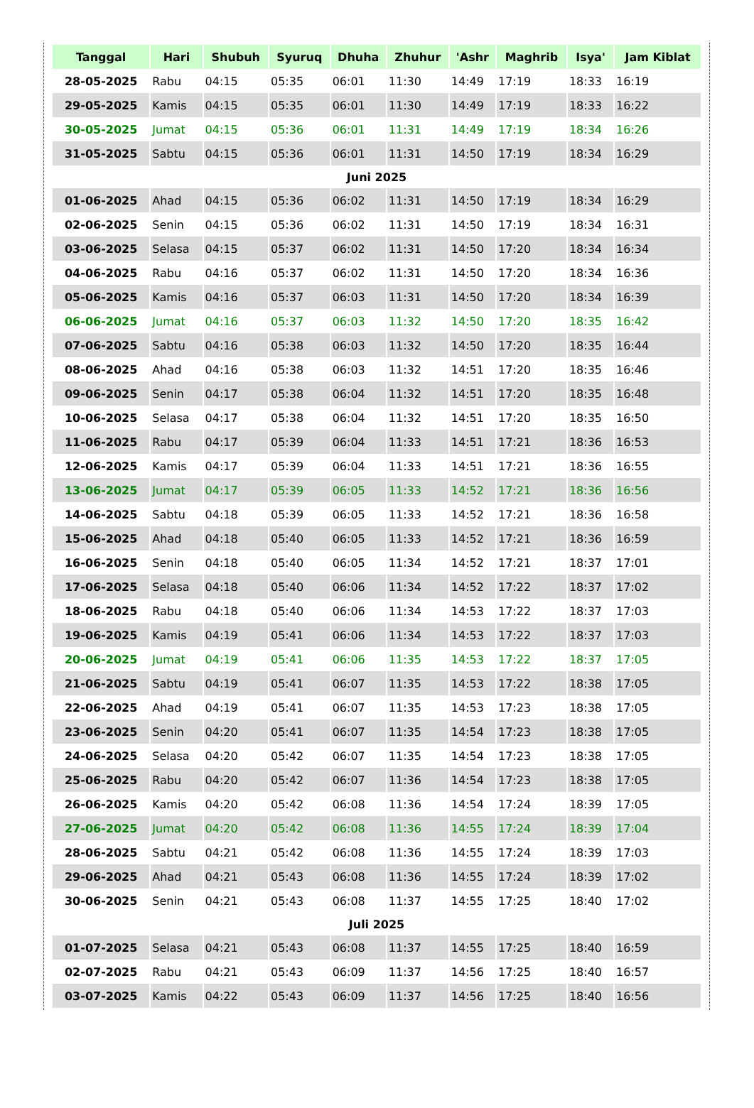| Tanggal | Hari | Shubuh | Syuruq | Dhuha | Zhuhur | 'Ashr | Maghrib | Isya' | Jam Kiblat |
| --- | --- | --- | --- | --- | --- | --- | --- | --- | --- |
| 28-05-2025 | Rabu | 04:15 | 05:35 | 06:01 | 11:30 | 14:49 | 17:19 | 18:33 | 16:19 |
| 29-05-2025 | Kamis | 04:15 | 05:35 | 06:01 | 11:30 | 14:49 | 17:19 | 18:33 | 16:22 |
| 30-05-2025 | Jumat | 04:15 | 05:36 | 06:01 | 11:31 | 14:49 | 17:19 | 18:34 | 16:26 |
| 31-05-2025 | Sabtu | 04:15 | 05:36 | 06:01 | 11:31 | 14:50 | 17:19 | 18:34 | 16:29 |
| Juni 2025 | | | | | | | | | |
| 01-06-2025 | Ahad | 04:15 | 05:36 | 06:02 | 11:31 | 14:50 | 17:19 | 18:34 | 16:29 |
| 02-06-2025 | Senin | 04:15 | 05:36 | 06:02 | 11:31 | 14:50 | 17:19 | 18:34 | 16:31 |
| 03-06-2025 | Selasa | 04:15 | 05:37 | 06:02 | 11:31 | 14:50 | 17:20 | 18:34 | 16:34 |
| 04-06-2025 | Rabu | 04:16 | 05:37 | 06:02 | 11:31 | 14:50 | 17:20 | 18:34 | 16:36 |
| 05-06-2025 | Kamis | 04:16 | 05:37 | 06:03 | 11:31 | 14:50 | 17:20 | 18:34 | 16:39 |
| 06-06-2025 | Jumat | 04:16 | 05:37 | 06:03 | 11:32 | 14:50 | 17:20 | 18:35 | 16:42 |
| 07-06-2025 | Sabtu | 04:16 | 05:38 | 06:03 | 11:32 | 14:50 | 17:20 | 18:35 | 16:44 |
| 08-06-2025 | Ahad | 04:16 | 05:38 | 06:03 | 11:32 | 14:51 | 17:20 | 18:35 | 16:46 |
| 09-06-2025 | Senin | 04:17 | 05:38 | 06:04 | 11:32 | 14:51 | 17:20 | 18:35 | 16:48 |
| 10-06-2025 | Selasa | 04:17 | 05:38 | 06:04 | 11:32 | 14:51 | 17:20 | 18:35 | 16:50 |
| 11-06-2025 | Rabu | 04:17 | 05:39 | 06:04 | 11:33 | 14:51 | 17:21 | 18:36 | 16:53 |
| 12-06-2025 | Kamis | 04:17 | 05:39 | 06:04 | 11:33 | 14:51 | 17:21 | 18:36 | 16:55 |
| 13-06-2025 | Jumat | 04:17 | 05:39 | 06:05 | 11:33 | 14:52 | 17:21 | 18:36 | 16:56 |
| 14-06-2025 | Sabtu | 04:18 | 05:39 | 06:05 | 11:33 | 14:52 | 17:21 | 18:36 | 16:58 |
| 15-06-2025 | Ahad | 04:18 | 05:40 | 06:05 | 11:33 | 14:52 | 17:21 | 18:36 | 16:59 |
| 16-06-2025 | Senin | 04:18 | 05:40 | 06:05 | 11:34 | 14:52 | 17:21 | 18:37 | 17:01 |
| 17-06-2025 | Selasa | 04:18 | 05:40 | 06:06 | 11:34 | 14:52 | 17:22 | 18:37 | 17:02 |
| 18-06-2025 | Rabu | 04:18 | 05:40 | 06:06 | 11:34 | 14:53 | 17:22 | 18:37 | 17:03 |
| 19-06-2025 | Kamis | 04:19 | 05:41 | 06:06 | 11:34 | 14:53 | 17:22 | 18:37 | 17:03 |
| 20-06-2025 | Jumat | 04:19 | 05:41 | 06:06 | 11:35 | 14:53 | 17:22 | 18:37 | 17:05 |
| 21-06-2025 | Sabtu | 04:19 | 05:41 | 06:07 | 11:35 | 14:53 | 17:22 | 18:38 | 17:05 |
| 22-06-2025 | Ahad | 04:19 | 05:41 | 06:07 | 11:35 | 14:53 | 17:23 | 18:38 | 17:05 |
| 23-06-2025 | Senin | 04:20 | 05:41 | 06:07 | 11:35 | 14:54 | 17:23 | 18:38 | 17:05 |
| 24-06-2025 | Selasa | 04:20 | 05:42 | 06:07 | 11:35 | 14:54 | 17:23 | 18:38 | 17:05 |
| 25-06-2025 | Rabu | 04:20 | 05:42 | 06:07 | 11:36 | 14:54 | 17:23 | 18:38 | 17:05 |
| 26-06-2025 | Kamis | 04:20 | 05:42 | 06:08 | 11:36 | 14:54 | 17:24 | 18:39 | 17:05 |
| 27-06-2025 | Jumat | 04:20 | 05:42 | 06:08 | 11:36 | 14:55 | 17:24 | 18:39 | 17:04 |
| 28-06-2025 | Sabtu | 04:21 | 05:42 | 06:08 | 11:36 | 14:55 | 17:24 | 18:39 | 17:03 |
| 29-06-2025 | Ahad | 04:21 | 05:43 | 06:08 | 11:36 | 14:55 | 17:24 | 18:39 | 17:02 |
| 30-06-2025 | Senin | 04:21 | 05:43 | 06:08 | 11:37 | 14:55 | 17:25 | 18:40 | 17:02 |
| Juli 2025 | | | | | | | | | |
| 01-07-2025 | Selasa | 04:21 | 05:43 | 06:08 | 11:37 | 14:55 | 17:25 | 18:40 | 16:59 |
| 02-07-2025 | Rabu | 04:21 | 05:43 | 06:09 | 11:37 | 14:56 | 17:25 | 18:40 | 16:57 |
| 03-07-2025 | Kamis | 04:22 | 05:43 | 06:09 | 11:37 | 14:56 | 17:25 | 18:40 | 16:56 |